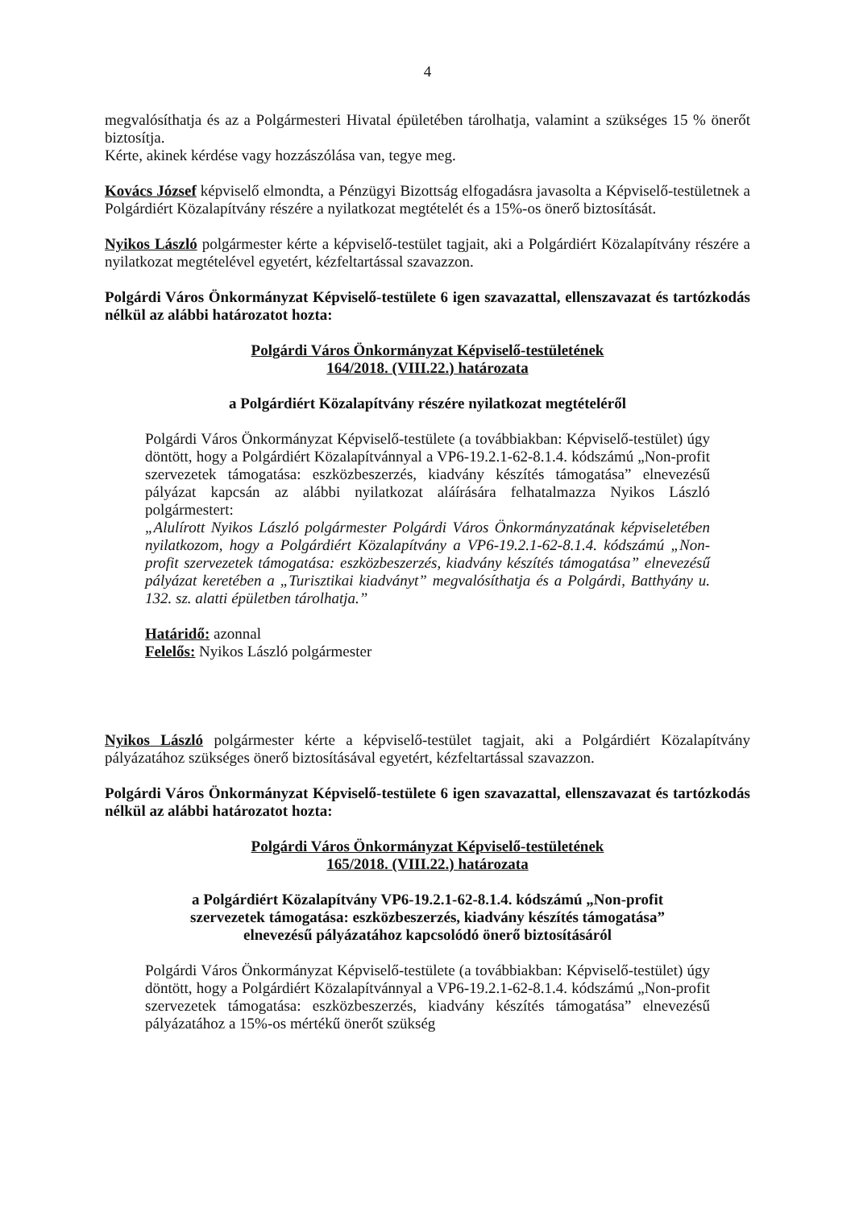4
megvalósíthatja és az a Polgármesteri Hivatal épületében tárolhatja, valamint a szükséges 15 % önerőt biztosítja.
Kérte, akinek kérdése vagy hozzászólása van, tegye meg.
Kovács József képviselő elmondta, a Pénzügyi Bizottság elfogadásra javasolta a Képviselő-testületnek a Polgárdiért Közalapítvány részére a nyilatkozat megtételét és a 15%-os önerő biztosítását.
Nyikos László polgármester kérte a képviselő-testület tagjait, aki a Polgárdiért Közalapítvány részére a nyilatkozat megtételével egyetért, kézfeltartással szavazzon.
Polgárdi Város Önkormányzat Képviselő-testülete 6 igen szavazattal, ellenszavazat és tartózkodás nélkül az alábbi határozatot hozta:
Polgárdi Város Önkormányzat Képviselő-testületének
164/2018. (VIII.22.) határozata
a Polgárdiért Közalapítvány részére nyilatkozat megtételéről
Polgárdi Város Önkormányzat Képviselő-testülete (a továbbiakban: Képviselő-testület) úgy döntött, hogy a Polgárdiért Közalapítvánnyal a VP6-19.2.1-62-8.1.4. kódszámú „Non-profit szervezetek támogatása: eszközbeszerzés, kiadvány készítés támogatása” elnevezésű pályázat kapcsán az alábbi nyilatkozat aláírására felhatalmazza Nyikos László polgármestert:
„Alulírott Nyikos László polgármester Polgárdi Város Önkormányzatának képviseletében nyilatkozom, hogy a Polgárdiért Közalapítvány a VP6-19.2.1-62-8.1.4. kódszámú „Non-profit szervezetek támogatása: eszközbeszerzés, kiadvány készítés támogatása” elnevezésű pályázat keretében a „Turisztikai kiadványt” megvalósíthatja és a Polgárdi, Batthyány u. 132. sz. alatti épületben tárolhatja.”
Határidő: azonnal
Felelős: Nyikos László polgármester
Nyikos László polgármester kérte a képviselő-testület tagjait, aki a Polgárdiért Közalapítvány pályázatához szükséges önerő biztosításával egyetért, kézfeltartással szavazzon.
Polgárdi Város Önkormányzat Képviselő-testülete 6 igen szavazattal, ellenszavazat és tartózkodás nélkül az alábbi határozatot hozta:
Polgárdi Város Önkormányzat Képviselő-testületének
165/2018. (VIII.22.) határozata
a Polgárdiért Közalapítvány VP6-19.2.1-62-8.1.4. kódszámú „Non-profit
szervezetek támogatása: eszközbeszerzés, kiadvány készítés támogatása”
elnevezésű pályázatához kapcsolódó önerő biztosításáról
Polgárdi Város Önkormányzat Képviselő-testülete (a továbbiakban: Képviselő-testület) úgy döntött, hogy a Polgárdiért Közalapítvánnyal a VP6-19.2.1-62-8.1.4. kódszámú „Non-profit szervezetek támogatása: eszközbeszerzés, kiadvány készítés támogatása” elnevezésű pályázatához a 15%-os mértékű önerőt szükség